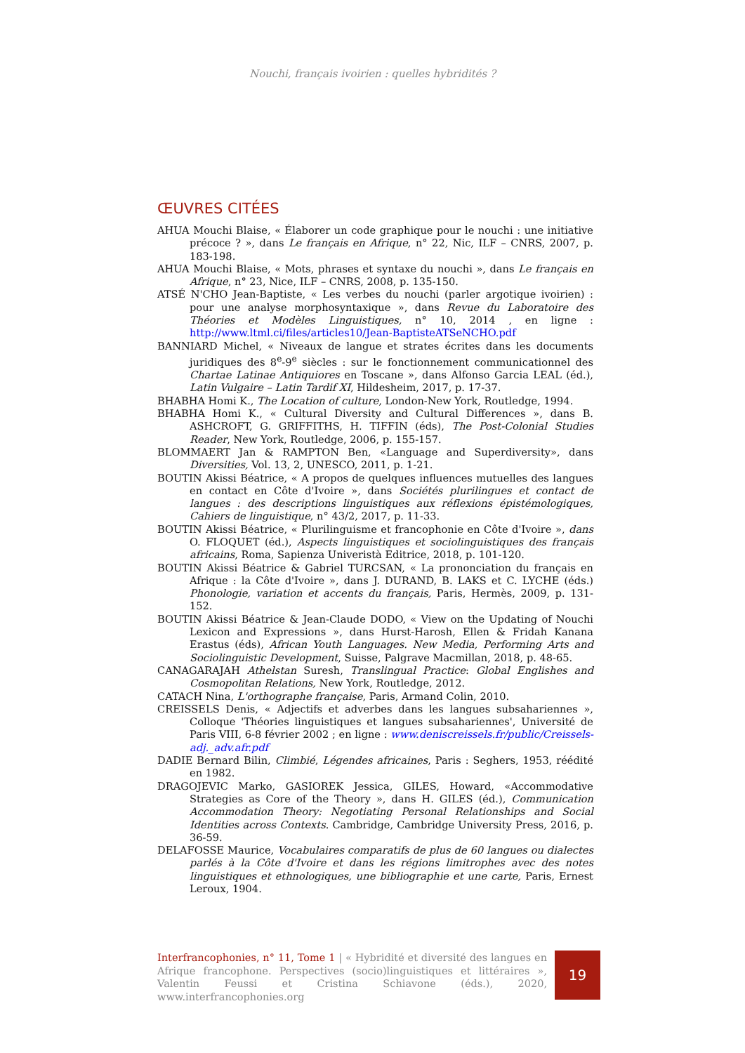Nouchi, français ivoirien : quelles hybridités ?
ŒUVRES CITÉES
AHUA Mouchi Blaise, « Élaborer un code graphique pour le nouchi : une initiative précoce ? », dans Le français en Afrique, n° 22, Nic, ILF – CNRS, 2007, p. 183-198.
AHUA Mouchi Blaise, « Mots, phrases et syntaxe du nouchi », dans Le français en Afrique, n° 23, Nice, ILF – CNRS, 2008, p. 135-150.
ATSÉ N'CHO Jean-Baptiste, « Les verbes du nouchi (parler argotique ivoirien) : pour une analyse morphosyntaxique », dans Revue du Laboratoire des Théories et Modèles Linguistiques, n° 10, 2014 , en ligne : http://www.ltml.ci/files/articles10/Jean-BaptisteATSeNCHO.pdf
BANNIARD Michel, « Niveaux de langue et strates écrites dans les documents juridiques des 8<sup>e</sup>-9<sup>e</sup> siècles : sur le fonctionnement communicationnel des Chartae Latinae Antiquiores en Toscane », dans Alfonso Garcia LEAL (éd.), Latin Vulgaire – Latin Tardif XI, Hildesheim, 2017, p. 17-37.
BHABHA Homi K., The Location of culture, London-New York, Routledge, 1994.
BHABHA Homi K., « Cultural Diversity and Cultural Differences », dans B. ASHCROFT, G. GRIFFITHS, H. TIFFIN (éds), The Post-Colonial Studies Reader, New York, Routledge, 2006, p. 155-157.
BLOMMAERT Jan & RAMPTON Ben, «Language and Superdiversity», dans Diversities, Vol. 13, 2, UNESCO, 2011, p. 1-21.
BOUTIN Akissi Béatrice, « A propos de quelques influences mutuelles des langues en contact en Côte d'Ivoire », dans Sociétés plurilingues et contact de langues : des descriptions linguistiques aux réflexions épistémologiques, Cahiers de linguistique, n° 43/2, 2017, p. 11-33.
BOUTIN Akissi Béatrice, « Plurilinguisme et francophonie en Côte d'Ivoire », dans O. FLOQUET (éd.), Aspects linguistiques et sociolinguistiques des français africains, Roma, Sapienza Univeristà Editrice, 2018, p. 101-120.
BOUTIN Akissi Béatrice & Gabriel TURCSAN, « La prononciation du français en Afrique : la Côte d'Ivoire », dans J. DURAND, B. LAKS et C. LYCHE (éds.) Phonologie, variation et accents du français, Paris, Hermès, 2009, p. 131-152.
BOUTIN Akissi Béatrice & Jean-Claude DODO, « View on the Updating of Nouchi Lexicon and Expressions », dans Hurst-Harosh, Ellen & Fridah Kanana Erastus (éds), African Youth Languages. New Media, Performing Arts and Sociolinguistic Development, Suisse, Palgrave Macmillan, 2018, p. 48-65.
CANAGARAJAH Athelstan Suresh, Translingual Practice: Global Englishes and Cosmopolitan Relations, New York, Routledge, 2012.
CATACH Nina, L'orthographe française, Paris, Armand Colin, 2010.
CREISSELS Denis, « Adjectifs et adverbes dans les langues subsahariennes », Colloque 'Théories linguistiques et langues subsahariennes', Université de Paris VIII, 6-8 février 2002 ; en ligne : www.deniscreissels.fr/public/Creissels-adj._adv.afr.pdf
DADIE Bernard Bilin, Climbié, Légendes africaines, Paris : Seghers, 1953, réédité en 1982.
DRAGOJEVIC Marko, GASIOREK Jessica, GILES, Howard, «Accommodative Strategies as Core of the Theory », dans H. GILES (éd.), Communication Accommodation Theory: Negotiating Personal Relationships and Social Identities across Contexts. Cambridge, Cambridge University Press, 2016, p. 36-59.
DELAFOSSE Maurice, Vocabulaires comparatifs de plus de 60 langues ou dialectes parlés à la Côte d'Ivoire et dans les régions limitrophes avec des notes linguistiques et ethnologiques, une bibliographie et une carte, Paris, Ernest Leroux, 1904.
Interfrancophonies, n° 11, Tome 1 | « Hybridité et diversité des langues en Afrique francophone. Perspectives (socio)linguistiques et littéraires », Valentin Feussi et Cristina Schiavone (éds.), 2020, www.interfrancophonies.org
19